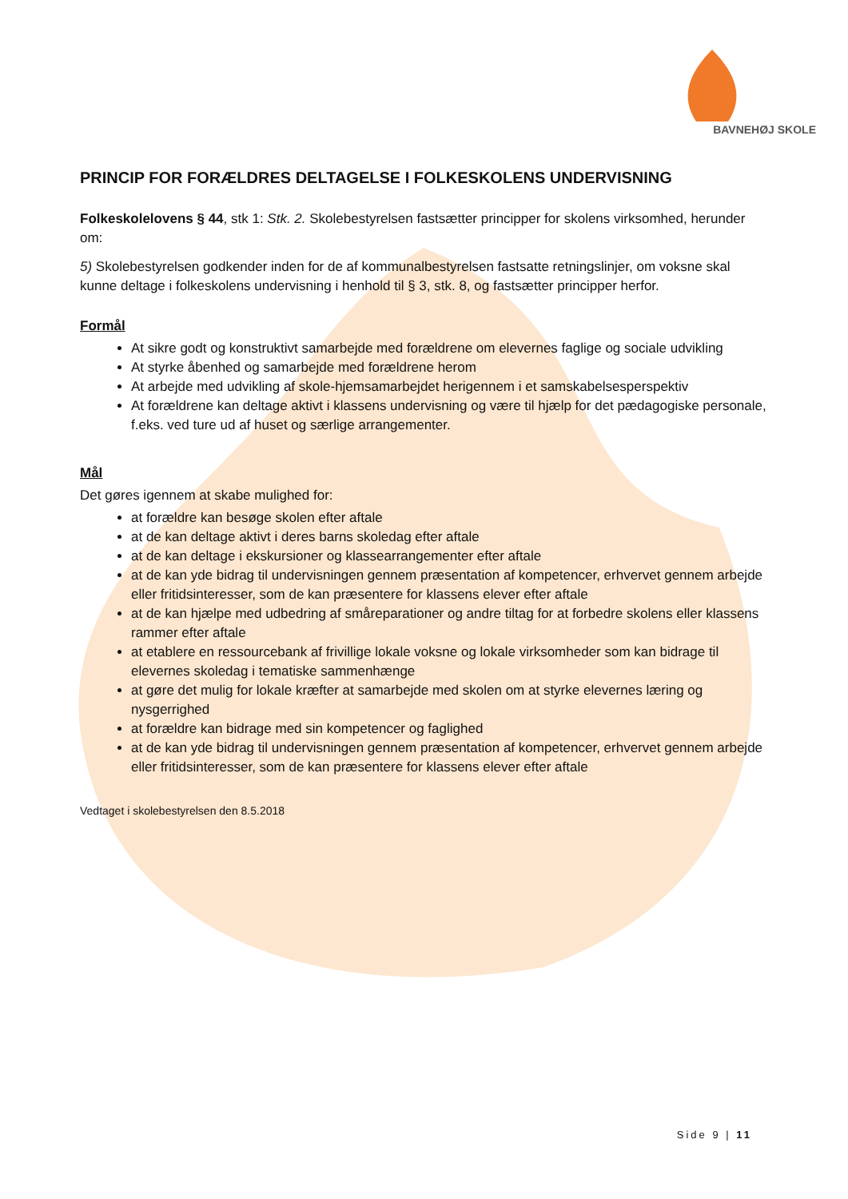BAVNEHØJ SKOLE
PRINCIP FOR FORÆLDRES DELTAGELSE I FOLKESKOLENS UNDERVISNING
Folkeskolelovens § 44, stk 1: Stk. 2. Skolebestyrelsen fastsætter principper for skolens virksomhed, herunder om:
5) Skolebestyrelsen godkender inden for de af kommunalbestyrelsen fastsatte retningslinjer, om voksne skal kunne deltage i folkeskolens undervisning i henhold til § 3, stk. 8, og fastsætter principper herfor.
Formål
At sikre godt og konstruktivt samarbejde med forældrene om elevernes faglige og sociale udvikling
At styrke åbenhed og samarbejde med forældrene herom
At arbejde med udvikling af skole-hjemsamarbejdet herigennem i et samskabelsesperspektiv
At forældrene kan deltage aktivt i klassens undervisning og være til hjælp for det pædagogiske personale, f.eks. ved ture ud af huset og særlige arrangementer.
Mål
Det gøres igennem at skabe mulighed for:
at forældre kan besøge skolen efter aftale
at de kan deltage aktivt i deres barns skoledag efter aftale
at de kan deltage i ekskursioner og klassearrangementer efter aftale
at de kan yde bidrag til undervisningen gennem præsentation af kompetencer, erhvervet gennem arbejde eller fritidsinteresser, som de kan præsentere for klassens elever efter aftale
at de kan hjælpe med udbedring af småreparationer og andre tiltag for at forbedre skolens eller klassens rammer efter aftale
at etablere en ressourcebank af frivillige lokale voksne og lokale virksomheder som kan bidrage til elevernes skoledag i tematiske sammenhænge
at gøre det mulig for lokale kræfter at samarbejde med skolen om at styrke elevernes læring og nysgerrighed
at forældre kan bidrage med sin kompetencer og faglighed
at de kan yde bidrag til undervisningen gennem præsentation af kompetencer, erhvervet gennem arbejde eller fritidsinteresser, som de kan præsentere for klassens elever efter aftale
Vedtaget i skolebestyrelsen den 8.5.2018
Side 9 | 11